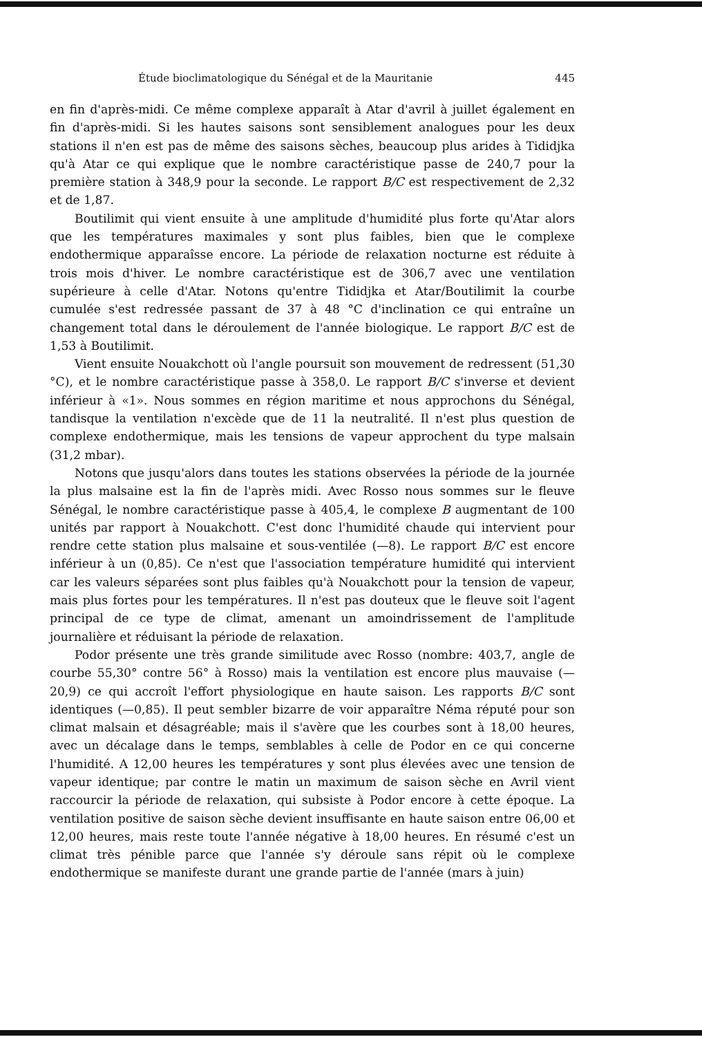Étude bioclimatologique du Sénégal et de la Mauritanie 445
en fin d'après-midi. Ce même complexe apparaît à Atar d'avril à juillet également en fin d'après-midi. Si les hautes saisons sont sensiblement analogues pour les deux stations il n'en est pas de même des saisons sèches, beaucoup plus arides à Tididjka qu'à Atar ce qui explique que le nombre caractéristique passe de 240,7 pour la première station à 348,9 pour la seconde. Le rapport B/C est respectivement de 2,32 et de 1,87.
Boutilimit qui vient ensuite à une amplitude d'humidité plus forte qu'Atar alors que les températures maximales y sont plus faibles, bien que le complexe endothermique apparaîsse encore. La période de relaxation nocturne est réduite à trois mois d'hiver. Le nombre caractéristique est de 306,7 avec une ventilation supérieure à celle d'Atar. Notons qu'entre Tididjka et Atar/Boutilimit la courbe cumulée s'est redressée passant de 37 à 48 °C d'inclination ce qui entraîne un changement total dans le déroulement de l'année biologique. Le rapport B/C est de 1,53 à Boutilimit.
Vient ensuite Nouakchott où l'angle poursuit son mouvement de redressent (51,30 °C), et le nombre caractéristique passe à 358,0. Le rapport B/C s'inverse et devient inférieur à «1». Nous sommes en région maritime et nous approchons du Sénégal, tandisque la ventilation n'excède que de 11 la neutralité. Il n'est plus question de complexe endothermique, mais les tensions de vapeur approchent du type malsain (31,2 mbar).
Notons que jusqu'alors dans toutes les stations observées la période de la journée la plus malsaine est la fin de l'après midi. Avec Rosso nous sommes sur le fleuve Sénégal, le nombre caractéristique passe à 405,4, le complexe B augmentant de 100 unités par rapport à Nouakchott. C'est donc l'humidité chaude qui intervient pour rendre cette station plus malsaine et sous-ventilée (—8). Le rapport B/C est encore inférieur à un (0,85). Ce n'est que l'association température humidité qui intervient car les valeurs séparées sont plus faibles qu'à Nouakchott pour la tension de vapeur, mais plus fortes pour les températures. Il n'est pas douteux que le fleuve soit l'agent principal de ce type de climat, amenant un amoindrissement de l'amplitude journalière et réduisant la période de relaxation.
Podor présente une très grande similitude avec Rosso (nombre: 403,7, angle de courbe 55,30° contre 56° à Rosso) mais la ventilation est encore plus mauvaise (—20,9) ce qui accroît l'effort physiologique en haute saison. Les rapports B/C sont identiques (—0,85). Il peut sembler bizarre de voir apparaître Néma réputé pour son climat malsain et désagréable; mais il s'avère que les courbes sont à 18,00 heures, avec un décalage dans le temps, semblables à celle de Podor en ce qui concerne l'humidité. A 12,00 heures les températures y sont plus élevées avec une tension de vapeur identique; par contre le matin un maximum de saison sèche en Avril vient raccourcir la période de relaxation, qui subsiste à Podor encore à cette époque. La ventilation positive de saison sèche devient insuffisante en haute saison entre 06,00 et 12,00 heures, mais reste toute l'année négative à 18,00 heures. En résumé c'est un climat très pénible parce que l'année s'y déroule sans répit où le complexe endothermique se manifeste durant une grande partie de l'année (mars à juin)